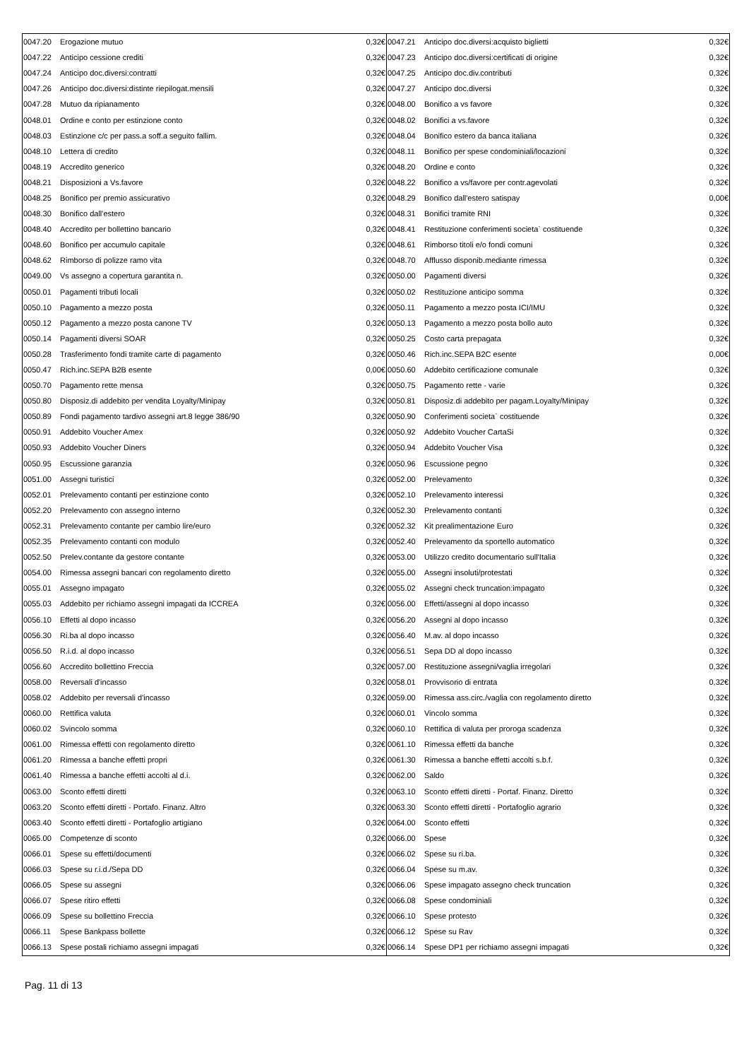| 0047.20 | Erogazione mutuo | 0,32€ | 0047.21 | Anticipo doc.diversi:acquisto biglietti | 0,32€ |
| 0047.22 | Anticipo cessione crediti | 0,32€ | 0047.23 | Anticipo doc.diversi:certificati di origine | 0,32€ |
| 0047.24 | Anticipo doc.diversi:contratti | 0,32€ | 0047.25 | Anticipo doc.div.contributi | 0,32€ |
| 0047.26 | Anticipo doc.diversi:distinte riepilogat.mensili | 0,32€ | 0047.27 | Anticipo doc.diversi | 0,32€ |
| 0047.28 | Mutuo da ripianamento | 0,32€ | 0048.00 | Bonifico a vs favore | 0,32€ |
| 0048.01 | Ordine e conto per estinzione conto | 0,32€ | 0048.02 | Bonifici a vs.favore | 0,32€ |
| 0048.03 | Estinzione c/c per pass.a soff.a seguito fallim. | 0,32€ | 0048.04 | Bonifico estero da banca italiana | 0,32€ |
| 0048.10 | Lettera di credito | 0,32€ | 0048.11 | Bonifico per spese condominiali/locazioni | 0,32€ |
| 0048.19 | Accredito generico | 0,32€ | 0048.20 | Ordine e conto | 0,32€ |
| 0048.21 | Disposizioni a Vs.favore | 0,32€ | 0048.22 | Bonifico a vs/favore per contr.agevolati | 0,32€ |
| 0048.25 | Bonifico per premio assicurativo | 0,32€ | 0048.29 | Bonifico dall'estero satispay | 0,00€ |
| 0048.30 | Bonifico dall'estero | 0,32€ | 0048.31 | Bonifici tramite RNI | 0,32€ |
| 0048.40 | Accredito per bollettino bancario | 0,32€ | 0048.41 | Restituzione conferimenti societa` costituende | 0,32€ |
| 0048.60 | Bonifico per accumulo capitale | 0,32€ | 0048.61 | Rimborso titoli e/o fondi comuni | 0,32€ |
| 0048.62 | Rimborso di polizze ramo vita | 0,32€ | 0048.70 | Afflusso disponib.mediante rimessa | 0,32€ |
| 0049.00 | Vs assegno a copertura garantita n. | 0,32€ | 0050.00 | Pagamenti diversi | 0,32€ |
| 0050.01 | Pagamenti tributi locali | 0,32€ | 0050.02 | Restituzione anticipo somma | 0,32€ |
| 0050.10 | Pagamento a mezzo posta | 0,32€ | 0050.11 | Pagamento a mezzo posta ICI/IMU | 0,32€ |
| 0050.12 | Pagamento a mezzo posta canone TV | 0,32€ | 0050.13 | Pagamento a mezzo posta bollo auto | 0,32€ |
| 0050.14 | Pagamenti diversi SOAR | 0,32€ | 0050.25 | Costo carta prepagata | 0,32€ |
| 0050.28 | Trasferimento fondi tramite carte di pagamento | 0,32€ | 0050.46 | Rich.inc.SEPA B2C esente | 0,00€ |
| 0050.47 | Rich.inc.SEPA B2B esente | 0,00€ | 0050.60 | Addebito certificazione comunale | 0,32€ |
| 0050.70 | Pagamento rette mensa | 0,32€ | 0050.75 | Pagamento rette - varie | 0,32€ |
| 0050.80 | Disposiz.di addebito per vendita Loyalty/Minipay | 0,32€ | 0050.81 | Disposiz.di addebito per pagam.Loyalty/Minipay | 0,32€ |
| 0050.89 | Fondi pagamento tardivo assegni art.8 legge 386/90 | 0,32€ | 0050.90 | Conferimenti societa` costituende | 0,32€ |
| 0050.91 | Addebito Voucher Amex | 0,32€ | 0050.92 | Addebito Voucher CartaSi | 0,32€ |
| 0050.93 | Addebito Voucher Diners | 0,32€ | 0050.94 | Addebito Voucher Visa | 0,32€ |
| 0050.95 | Escussione garanzia | 0,32€ | 0050.96 | Escussione pegno | 0,32€ |
| 0051.00 | Assegni turistici | 0,32€ | 0052.00 | Prelevamento | 0,32€ |
| 0052.01 | Prelevamento contanti per estinzione conto | 0,32€ | 0052.10 | Prelevamento interessi | 0,32€ |
| 0052.20 | Prelevamento con assegno interno | 0,32€ | 0052.30 | Prelevamento contanti | 0,32€ |
| 0052.31 | Prelevamento contante per cambio lire/euro | 0,32€ | 0052.32 | Kit prealimentazione Euro | 0,32€ |
| 0052.35 | Prelevamento contanti con modulo | 0,32€ | 0052.40 | Prelevamento da sportello automatico | 0,32€ |
| 0052.50 | Prelev.contante da gestore contante | 0,32€ | 0053.00 | Utilizzo credito documentario sull'Italia | 0,32€ |
| 0054.00 | Rimessa assegni bancari con regolamento diretto | 0,32€ | 0055.00 | Assegni insoluti/protestati | 0,32€ |
| 0055.01 | Assegno impagato | 0,32€ | 0055.02 | Assegni check truncation:impagato | 0,32€ |
| 0055.03 | Addebito per richiamo assegni impagati da ICCREA | 0,32€ | 0056.00 | Effetti/assegni al dopo incasso | 0,32€ |
| 0056.10 | Effetti al dopo incasso | 0,32€ | 0056.20 | Assegni al dopo incasso | 0,32€ |
| 0056.30 | Ri.ba al dopo incasso | 0,32€ | 0056.40 | M.av. al dopo incasso | 0,32€ |
| 0056.50 | R.i.d. al dopo incasso | 0,32€ | 0056.51 | Sepa DD al dopo incasso | 0,32€ |
| 0056.60 | Accredito bollettino Freccia | 0,32€ | 0057.00 | Restituzione assegni/vaglia irregolari | 0,32€ |
| 0058.00 | Reversali d'incasso | 0,32€ | 0058.01 | Provvisorio di entrata | 0,32€ |
| 0058.02 | Addebito per reversali d'incasso | 0,32€ | 0059.00 | Rimessa ass.circ./vaglia con regolamento diretto | 0,32€ |
| 0060.00 | Rettifica valuta | 0,32€ | 0060.01 | Vincolo somma | 0,32€ |
| 0060.02 | Svincolo somma | 0,32€ | 0060.10 | Rettifica di valuta per proroga scadenza | 0,32€ |
| 0061.00 | Rimessa effetti con regolamento diretto | 0,32€ | 0061.10 | Rimessa effetti da banche | 0,32€ |
| 0061.20 | Rimessa a banche effetti propri | 0,32€ | 0061.30 | Rimessa a banche effetti accolti s.b.f. | 0,32€ |
| 0061.40 | Rimessa a banche effetti accolti al d.i. | 0,32€ | 0062.00 | Saldo | 0,32€ |
| 0063.00 | Sconto effetti diretti | 0,32€ | 0063.10 | Sconto effetti diretti - Portaf. Finanz. Diretto | 0,32€ |
| 0063.20 | Sconto effetti diretti - Portafo. Finanz. Altro | 0,32€ | 0063.30 | Sconto effetti diretti - Portafoglio agrario | 0,32€ |
| 0063.40 | Sconto effetti diretti - Portafoglio artigiano | 0,32€ | 0064.00 | Sconto effetti | 0,32€ |
| 0065.00 | Competenze di sconto | 0,32€ | 0066.00 | Spese | 0,32€ |
| 0066.01 | Spese su effetti/documenti | 0,32€ | 0066.02 | Spese su ri.ba. | 0,32€ |
| 0066.03 | Spese su r.i.d./Sepa DD | 0,32€ | 0066.04 | Spese su m.av. | 0,32€ |
| 0066.05 | Spese su assegni | 0,32€ | 0066.06 | Spese impagato assegno check truncation | 0,32€ |
| 0066.07 | Spese ritiro effetti | 0,32€ | 0066.08 | Spese condominiali | 0,32€ |
| 0066.09 | Spese su bollettino Freccia | 0,32€ | 0066.10 | Spese protesto | 0,32€ |
| 0066.11 | Spese Bankpass bollette | 0,32€ | 0066.12 | Spese su Rav | 0,32€ |
| 0066.13 | Spese postali richiamo assegni impagati | 0,32€ | 0066.14 | Spese DP1 per richiamo assegni impagati | 0,32€ |
Pag. 11 di 13